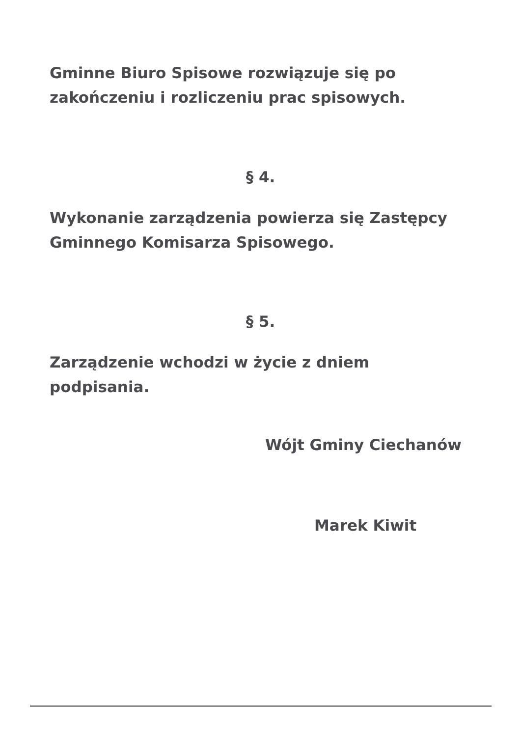Gminne Biuro Spisowe rozwiązuje się po zakończeniu i rozliczeniu prac spisowych.
§ 4.
Wykonanie zarządzenia powierza się Zastępcy Gminnego Komisarza Spisowego.
§ 5.
Zarządzenie wchodzi w życie z dniem podpisania.
Wójt Gminy Ciechanów
Marek Kiwit